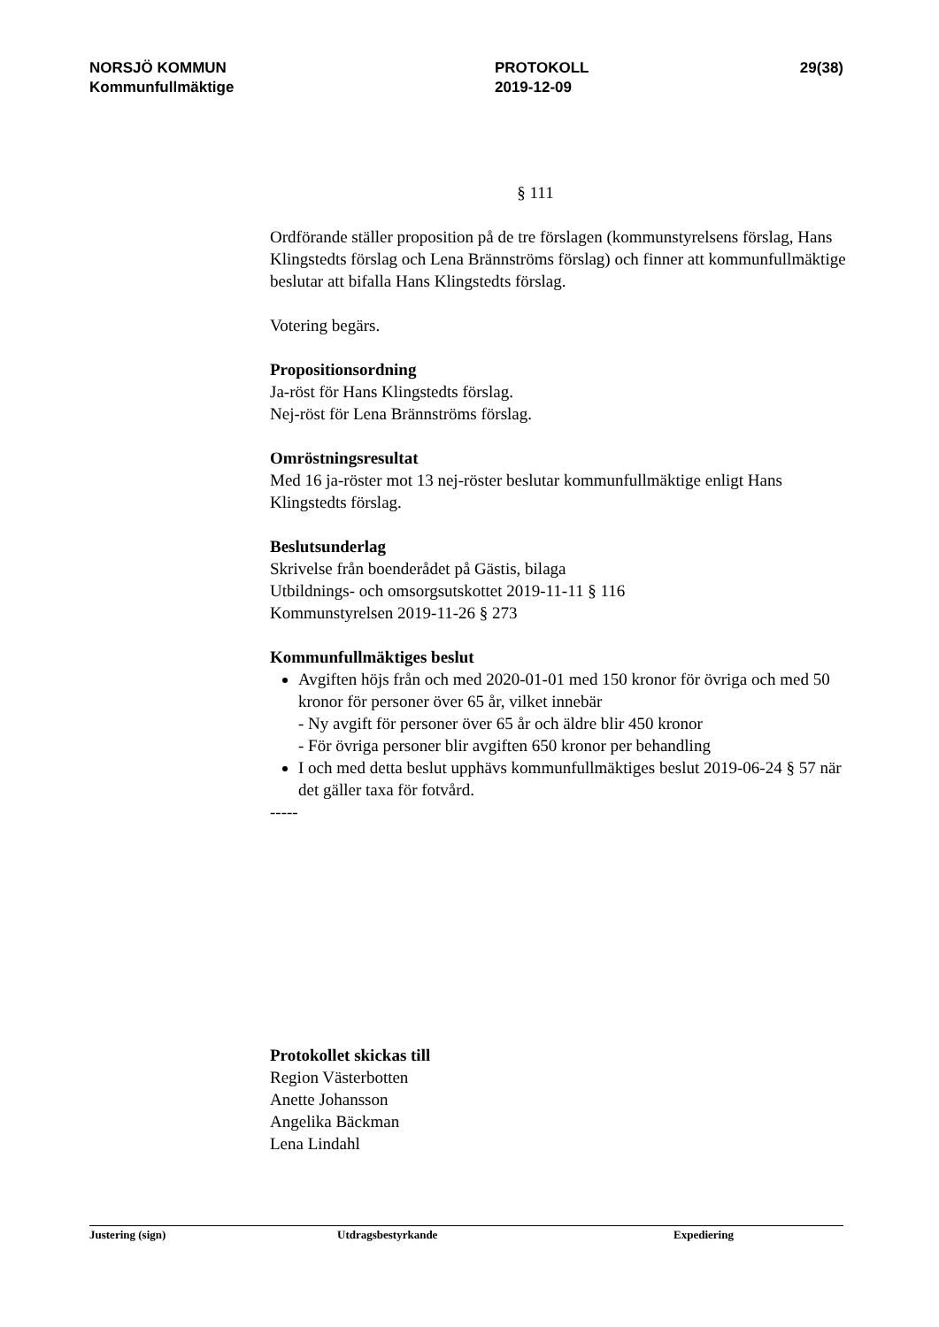NORSJÖ KOMMUN
Kommunfullmäktige
PROTOKOLL
2019-12-09
29(38)
§ 111
Ordförande ställer proposition på de tre förslagen (kommunstyrelsens förslag, Hans Klingstedts förslag och Lena Brännströms förslag) och finner att kommunfullmäktige beslutar att bifalla Hans Klingstedts förslag.
Votering begärs.
Propositionsordning
Ja-röst för Hans Klingstedts förslag.
Nej-röst för Lena Brännströms förslag.
Omröstningsresultat
Med 16 ja-röster mot 13 nej-röster beslutar kommunfullmäktige enligt Hans Klingstedts förslag.
Beslutsunderlag
Skrivelse från boenderådet på Gästis, bilaga
Utbildnings- och omsorgsutskottet 2019-11-11 § 116
Kommunstyrelsen 2019-11-26 § 273
Kommunfullmäktiges beslut
Avgiften höjs från och med 2020-01-01 med 150 kronor för övriga och med 50 kronor för personer över 65 år, vilket innebär
- Ny avgift för personer över 65 år och äldre blir 450 kronor
- För övriga personer blir avgiften 650 kronor per behandling
I och med detta beslut upphävs kommunfullmäktiges beslut 2019-06-24 § 57 när det gäller taxa för fotvård.
-----
Protokollet skickas till
Region Västerbotten
Anette Johansson
Angelika Bäckman
Lena Lindahl
Justering (sign) Utdragsbestyrkande Expediering